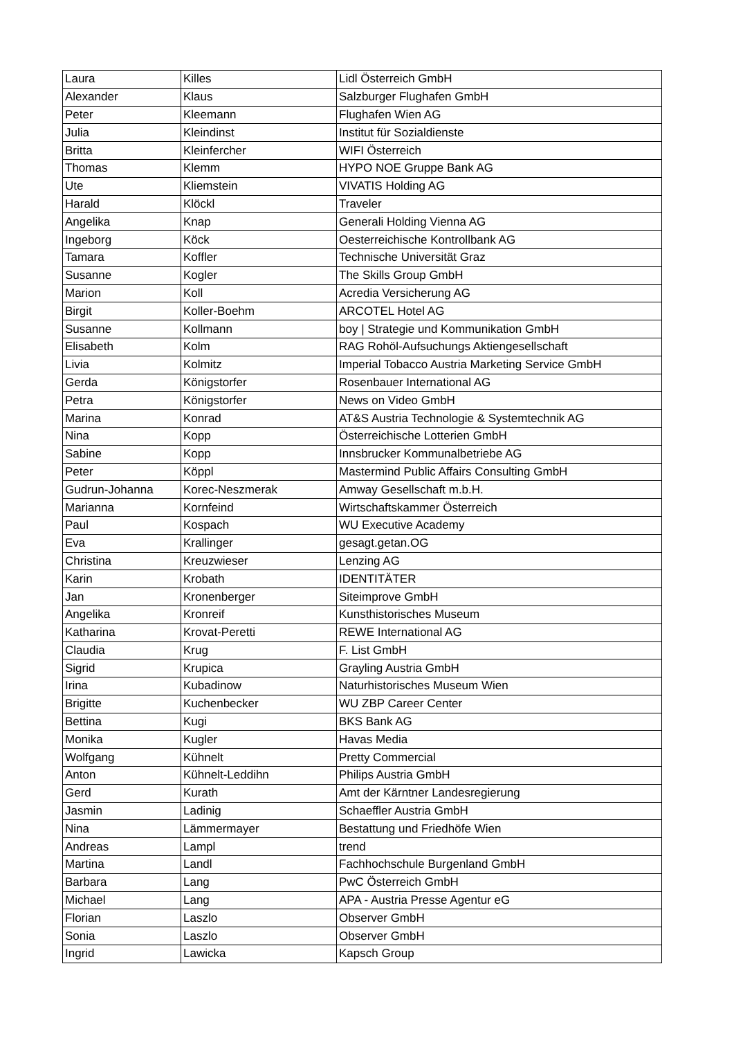| Laura | Killes | Lidl Österreich GmbH |
| Alexander | Klaus | Salzburger Flughafen GmbH |
| Peter | Kleemann | Flughafen Wien AG |
| Julia | Kleindinst | Institut für Sozialdienste |
| Britta | Kleinfercher | WIFI Österreich |
| Thomas | Klemm | HYPO NOE Gruppe Bank AG |
| Ute | Kliemstein | VIVATIS Holding AG |
| Harald | Klöckl | Traveler |
| Angelika | Knap | Generali Holding Vienna AG |
| Ingeborg | Köck | Oesterreichische Kontrollbank AG |
| Tamara | Koffler | Technische Universität Graz |
| Susanne | Kogler | The Skills Group GmbH |
| Marion | Koll | Acredia Versicherung AG |
| Birgit | Koller-Boehm | ARCOTEL Hotel AG |
| Susanne | Kollmann | boy / Strategie und Kommunikation GmbH |
| Elisabeth | Kolm | RAG Rohöl-Aufsuchungs Aktiengesellschaft |
| Livia | Kolmitz | Imperial Tobacco Austria Marketing Service GmbH |
| Gerda | Königstorfer | Rosenbauer International AG |
| Petra | Königstorfer | News on Video GmbH |
| Marina | Konrad | AT&S Austria Technologie & Systemtechnik AG |
| Nina | Kopp | Österreichische Lotterien GmbH |
| Sabine | Kopp | Innsbrucker Kommunalbetriebe AG |
| Peter | Köppl | Mastermind Public Affairs Consulting GmbH |
| Gudrun-Johanna | Korec-Neszmerak | Amway Gesellschaft m.b.H. |
| Marianna | Kornfeind | Wirtschaftskammer Österreich |
| Paul | Kospach | WU Executive Academy |
| Eva | Krallinger | gesagt.getan.OG |
| Christina | Kreuzwieser | Lenzing AG |
| Karin | Krobath | IDENTITÄTER |
| Jan | Kronenberger | Siteimprove GmbH |
| Angelika | Kronreif | Kunsthistorisches Museum |
| Katharina | Krovat-Peretti | REWE International AG |
| Claudia | Krug | F. List GmbH |
| Sigrid | Krupica | Grayling Austria GmbH |
| Irina | Kubadinow | Naturhistorisches Museum Wien |
| Brigitte | Kuchenbecker | WU ZBP Career Center |
| Bettina | Kugi | BKS Bank AG |
| Monika | Kugler | Havas Media |
| Wolfgang | Kühnelt | Pretty Commercial |
| Anton | Kühnelt-Leddihn | Philips Austria GmbH |
| Gerd | Kurath | Amt der Kärntner Landesregierung |
| Jasmin | Ladinig | Schaeffler Austria GmbH |
| Nina | Lämmermayer | Bestattung und Friedhöfe Wien |
| Andreas | Lampl | trend |
| Martina | Landl | Fachhochschule Burgenland GmbH |
| Barbara | Lang | PwC Österreich GmbH |
| Michael | Lang | APA - Austria Presse Agentur eG |
| Florian | Laszlo | Observer GmbH |
| Sonia | Laszlo | Observer GmbH |
| Ingrid | Lawicka | Kapsch Group |